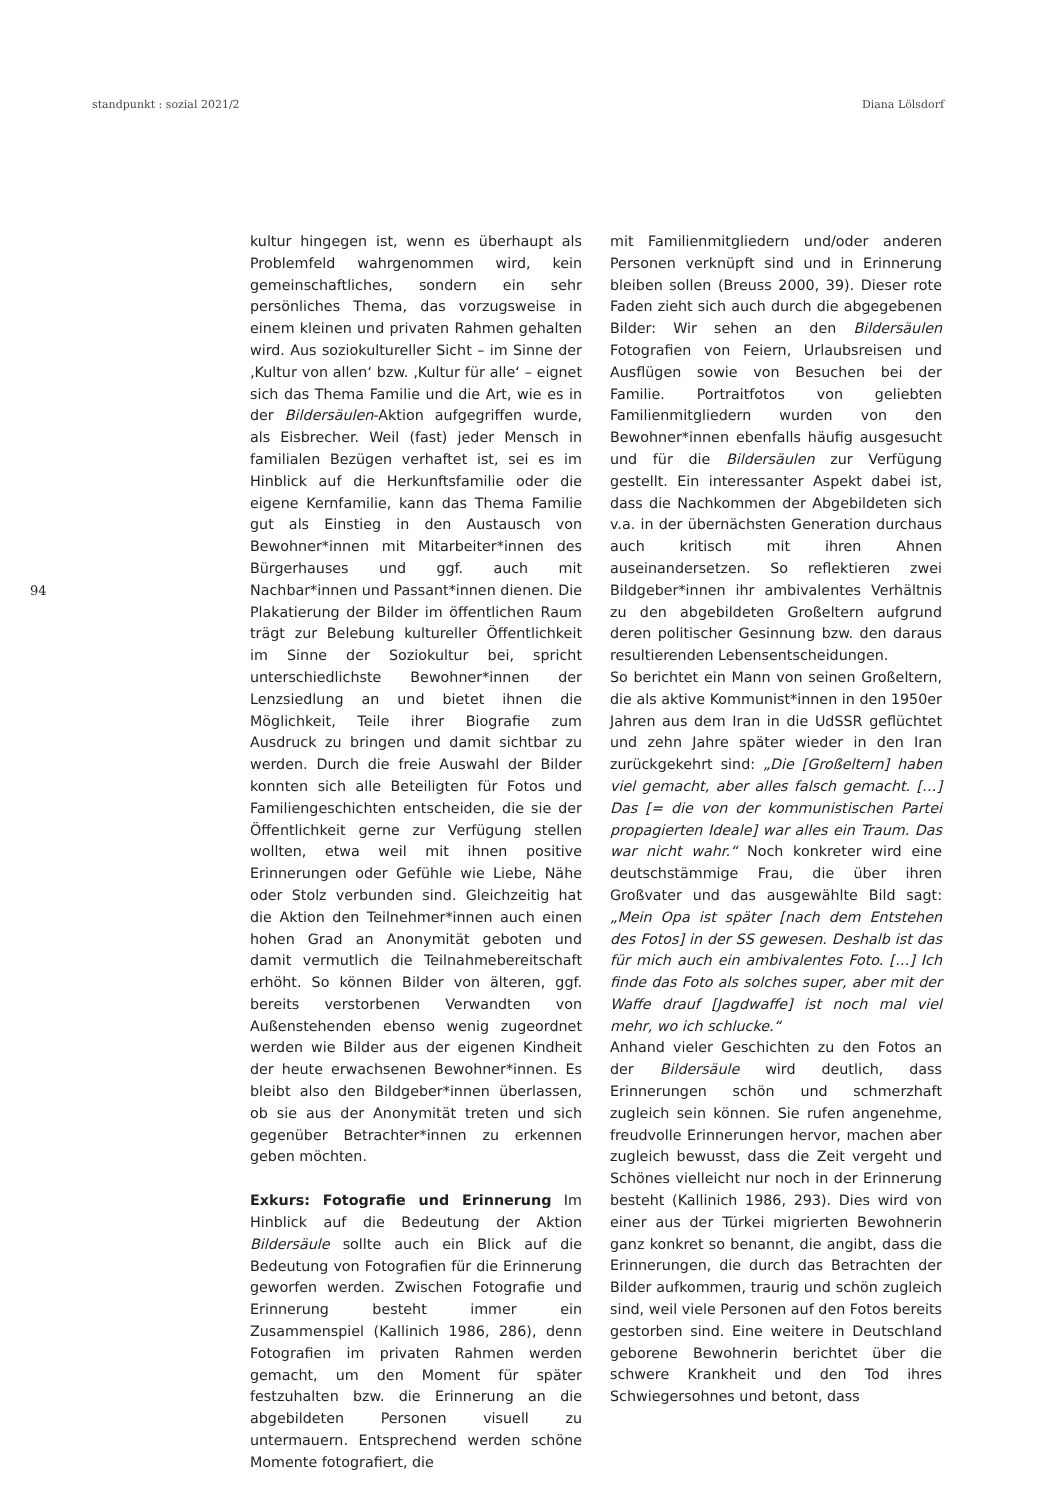standpunkt : sozial 2021/2 Diana Lölsdorf
94
kultur hingegen ist, wenn es überhaupt als Problemfeld wahrgenommen wird, kein gemeinschaftliches, sondern ein sehr persönliches Thema, das vorzugsweise in einem kleinen und privaten Rahmen gehalten wird. Aus soziokultureller Sicht – im Sinne der ‚Kultur von allen‘ bzw. ‚Kultur für alle‘ – eignet sich das Thema Familie und die Art, wie es in der Bildersäulen-Aktion aufgegriffen wurde, als Eisbrecher. Weil (fast) jeder Mensch in familialen Bezügen verhaftet ist, sei es im Hinblick auf die Herkunftsfamilie oder die eigene Kernfamilie, kann das Thema Familie gut als Einstieg in den Austausch von Bewohner*innen mit Mitarbeiter*innen des Bürgerhauses und ggf. auch mit Nachbar*innen und Passant*innen dienen. Die Plakatierung der Bilder im öffentlichen Raum trägt zur Belebung kultureller Öffentlichkeit im Sinne der Soziokultur bei, spricht unterschiedlichste Bewohner*innen der Lenzsiedlung an und bietet ihnen die Möglichkeit, Teile ihrer Biografie zum Ausdruck zu bringen und damit sichtbar zu werden. Durch die freie Auswahl der Bilder konnten sich alle Beteiligten für Fotos und Familiengeschichten entscheiden, die sie der Öffentlichkeit gerne zur Verfügung stellen wollten, etwa weil mit ihnen positive Erinnerungen oder Gefühle wie Liebe, Nähe oder Stolz verbunden sind. Gleichzeitig hat die Aktion den Teilnehmer*innen auch einen hohen Grad an Anonymität geboten und damit vermutlich die Teilnahmebereitschaft erhöht. So können Bilder von älteren, ggf. bereits verstorbenen Verwandten von Außenstehenden ebenso wenig zugeordnet werden wie Bilder aus der eigenen Kindheit der heute erwachsenen Bewohner*innen. Es bleibt also den Bildgeber*innen überlassen, ob sie aus der Anonymität treten und sich gegenüber Betrachter*innen zu erkennen geben möchten.
Exkurs: Fotografie und Erinnerung Im Hinblick auf die Bedeutung der Aktion Bildersäule sollte auch ein Blick auf die Bedeutung von Fotografien für die Erinnerung geworfen werden. Zwischen Fotografie und Erinnerung besteht immer ein Zusammenspiel (Kallinich 1986, 286), denn Fotografien im privaten Rahmen werden gemacht, um den Moment für später festzuhalten bzw. die Erinnerung an die abgebildeten Personen visuell zu untermauern. Entsprechend werden schöne Momente fotografiert, die
mit Familienmitgliedern und/oder anderen Personen verknüpft sind und in Erinnerung bleiben sollen (Breuss 2000, 39). Dieser rote Faden zieht sich auch durch die abgegebenen Bilder: Wir sehen an den Bildersäulen Fotografien von Feiern, Urlaubsreisen und Ausflügen sowie von Besuchen bei der Familie. Portraitfotos von geliebten Familienmitgliedern wurden von den Bewohner*innen ebenfalls häufig ausgesucht und für die Bildersäulen zur Verfügung gestellt. Ein interessanter Aspekt dabei ist, dass die Nachkommen der Abgebildeten sich v.a. in der übernächsten Generation durchaus auch kritisch mit ihren Ahnen auseinandersetzen. So reflektieren zwei Bildgeber*innen ihr ambivalentes Verhältnis zu den abgebildeten Großeltern aufgrund deren politischer Gesinnung bzw. den daraus resultierenden Lebensentscheidungen.
So berichtet ein Mann von seinen Großeltern, die als aktive Kommunist*innen in den 1950er Jahren aus dem Iran in die UdSSR geflüchtet und zehn Jahre später wieder in den Iran zurückgekehrt sind: „Die [Großeltern] haben viel gemacht, aber alles falsch gemacht. […] Das [= die von der kommunistischen Partei propagierten Ideale] war alles ein Traum. Das war nicht wahr.“ Noch konkreter wird eine deutschstämmige Frau, die über ihren Großvater und das ausgewählte Bild sagt: „Mein Opa ist später [nach dem Entstehen des Fotos] in der SS gewesen. Deshalb ist das für mich auch ein ambivalentes Foto. […] Ich finde das Foto als solches super, aber mit der Waffe drauf [Jagdwaffe] ist noch mal viel mehr, wo ich schlucke.“
Anhand vieler Geschichten zu den Fotos an der Bildersäule wird deutlich, dass Erinnerungen schön und schmerzhaft zugleich sein können. Sie rufen angenehme, freudvolle Erinnerungen hervor, machen aber zugleich bewusst, dass die Zeit vergeht und Schönes vielleicht nur noch in der Erinnerung besteht (Kallinich 1986, 293). Dies wird von einer aus der Türkei migrierten Bewohnerin ganz konkret so benannt, die angibt, dass die Erinnerungen, die durch das Betrachten der Bilder aufkommen, traurig und schön zugleich sind, weil viele Personen auf den Fotos bereits gestorben sind. Eine weitere in Deutschland geborene Bewohnerin berichtet über die schwere Krankheit und den Tod ihres Schwiegersohnes und betont, dass